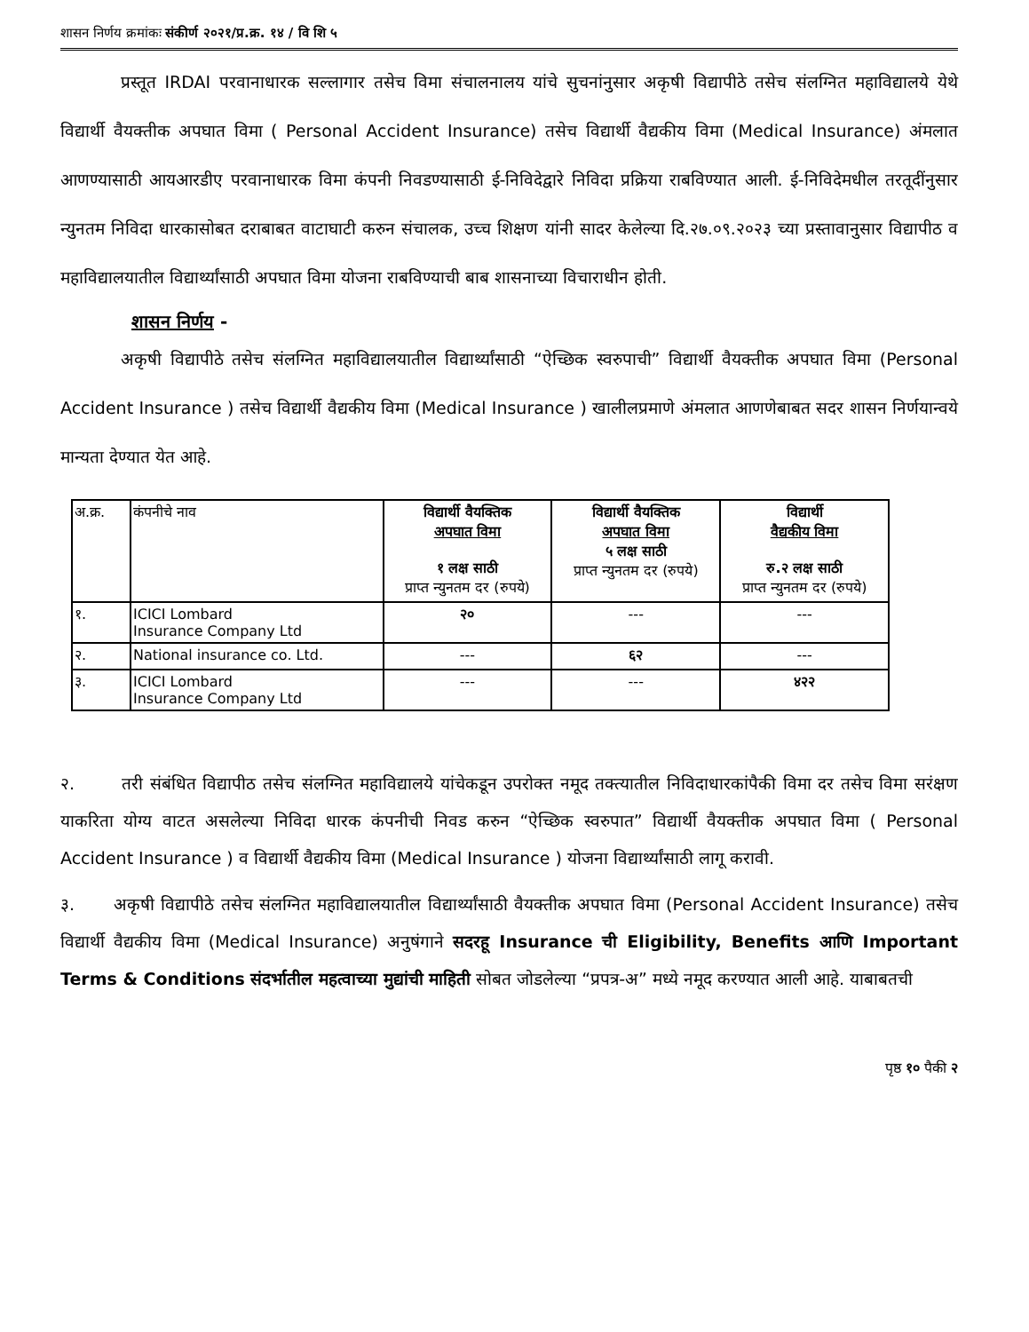शासन निर्णय क्रमांकः संकीर्ण २०२१/प्र.क्र. १४ / वि शि ५
प्रस्तूत IRDAI परवानाधारक सल्लागार तसेच विमा संचालनालय यांचे सुचनांनुसार अकृषी विद्यापीठे तसेच संलग्नित महाविद्यालये येथे विद्यार्थी वैयक्तीक अपघात विमा ( Personal Accident Insurance) तसेच विद्यार्थी वैद्यकीय विमा (Medical Insurance) अंमलात आणण्यासाठी आयआरडीए परवानाधारक विमा कंपनी निवडण्यासाठी ई-निविदेद्वारे निविदा प्रक्रिया राबविण्यात आली. ई-निविदेमधील तरतूदींनुसार न्युनतम निविदा धारकासोबत दराबाबत वाटाघाटी करुन संचालक, उच्च शिक्षण यांनी सादर केलेल्या दि.२७.०९.२०२३ च्या प्रस्तावानुसार विद्यापीठ व महाविद्यालयातील विद्यार्थ्यांसाठी अपघात विमा योजना राबविण्याची बाब शासनाच्या विचाराधीन होती.
शासन निर्णय -
अकृषी विद्यापीठे तसेच संलग्नित महाविद्यालयातील विद्यार्थ्यांसाठी “ऐच्छिक स्वरुपाची” विद्यार्थी वैयक्तीक अपघात विमा (Personal Accident Insurance ) तसेच विद्यार्थी वैद्यकीय विमा (Medical Insurance ) खालीलप्रमाणे अंमलात आणणेबाबत सदर शासन निर्णयान्वये मान्यता देण्यात येत आहे.
| अ.क्र. | कंपनीचे नाव | विद्यार्थी वैयक्तिक अपघात विमा १ लक्ष साठी प्राप्त न्युनतम दर (रुपये) | विद्यार्थी वैयक्तिक अपघात विमा ५ लक्ष साठी प्राप्त न्युनतम दर (रुपये) | विद्यार्थी वैद्यकीय विमा रु.२ लक्ष साठी प्राप्त न्युनतम दर (रुपये) |
| --- | --- | --- | --- | --- |
| १. | ICICI Lombard Insurance Company Ltd | २० | --- | --- |
| २. | National insurance co. Ltd. | --- | ६२ | --- |
| ३. | ICICI Lombard Insurance Company Ltd | --- | --- | ४२२ |
२. तरी संबंधित विद्यापीठ तसेच संलग्नित महाविद्यालये यांचेकडून उपरोक्त नमूद तक्त्यातील निविदाधारकांपैकी विमा दर तसेच विमा सरंक्षण याकरिता योग्य वाटत असलेल्या निविदा धारक कंपनीची निवड करुन “ऐच्छिक स्वरुपात” विद्यार्थी वैयक्तीक अपघात विमा ( Personal Accident Insurance ) व विद्यार्थी वैद्यकीय विमा (Medical Insurance ) योजना विद्यार्थ्यांसाठी लागू करावी.
३. अकृषी विद्यापीठे तसेच संलग्नित महाविद्यालयातील विद्यार्थ्यांसाठी वैयक्तीक अपघात विमा (Personal Accident Insurance) तसेच विद्यार्थी वैद्यकीय विमा (Medical Insurance) अनुषंगाने सदरहू Insurance ची Eligibility, Benefits आणि Important Terms & Conditions संदर्भातील महत्वाच्या मुद्यांची माहिती सोबत जोडलेल्या “प्रपत्र-अ” मध्ये नमूद करण्यात आली आहे. याबाबतची
पृष्ठ १० पैकी २